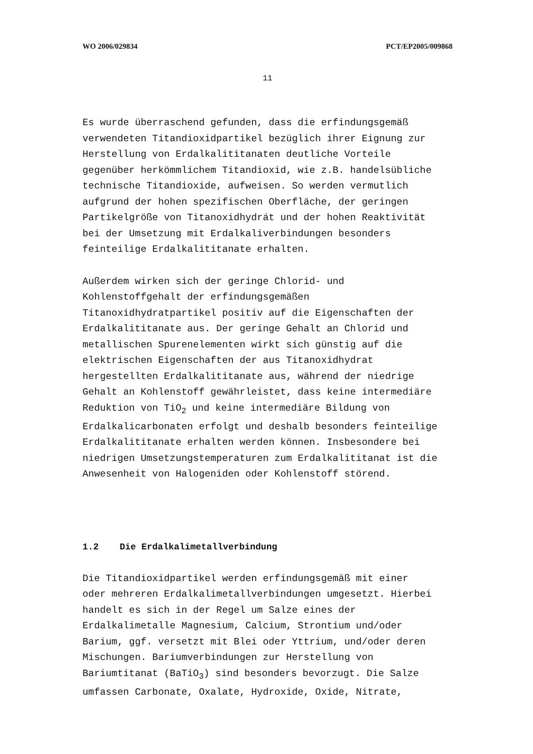WO 2006/029834 PCT/EP2005/009868
11
Es wurde überraschend gefunden, dass die erfindungsgemäß
verwendeten Titandioxidpartikel bezüglich ihrer Eignung zur
Herstellung von Erdalkalititanaten deutliche Vorteile
gegenüber herkömmlichem Titandioxid, wie z.B. handelsübliche
technische Titandioxide, aufweisen. So werden vermutlich
aufgrund der hohen spezifischen Oberfläche, der geringen
Partikelgröße von Titanoxidhydrát und der hohen Reaktivität
bei der Umsetzung mit Erdalkaliverbindungen besonders
feinteilige Erdalkalititanate erhalten.
Außerdem wirken sich der geringe Chlorid- und
Kohlenstoffgehalt der erfindungsgemäßen
Titanoxidhydratpartikel positiv auf die Eigenschaften der
Erdalkalititanate aus. Der geringe Gehalt an Chlorid und
metallischen Spurenelementen wirkt sich günstig auf die
elektrischen Eigenschaften der aus Titanoxidhydrat
hergestellten Erdalkalititanate aus, während der niedrige
Gehalt an Kohlenstoff gewährleistet, dass keine intermediäre
Reduktion von TiO<sub>2</sub> und keine intermediäre Bildung von
Erdalkalicarbonaten erfolgt und deshalb besonders feinteilige
Erdalkalititanate erhalten werden können. Insbesondere bei
niedrigen Umsetzungstemperaturen zum Erdalkalititanat ist die
Anwesenheit von Halogeniden oder Kohlenstoff störend.
1.2 Die Erdalkalimetallverbindung
Die Titandioxidpartikel werden erfindungsgemäß mit einer
oder mehreren Erdalkalimetallverbindungen umgesetzt. Hierbei
handelt es sich in der Regel um Salze eines der
Erdalkalimetalle Magnesium, Calcium, Strontium und/oder
Barium, ggf. versetzt mit Blei oder Yttrium, und/oder deren
Mischungen. Bariumverbindungen zur Herstellung von
Bariumtitanat (BaTiO<sub>3</sub>) sind besonders bevorzugt. Die Salze
umfassen Carbonate, Oxalate, Hydroxide, Oxide, Nitrate,